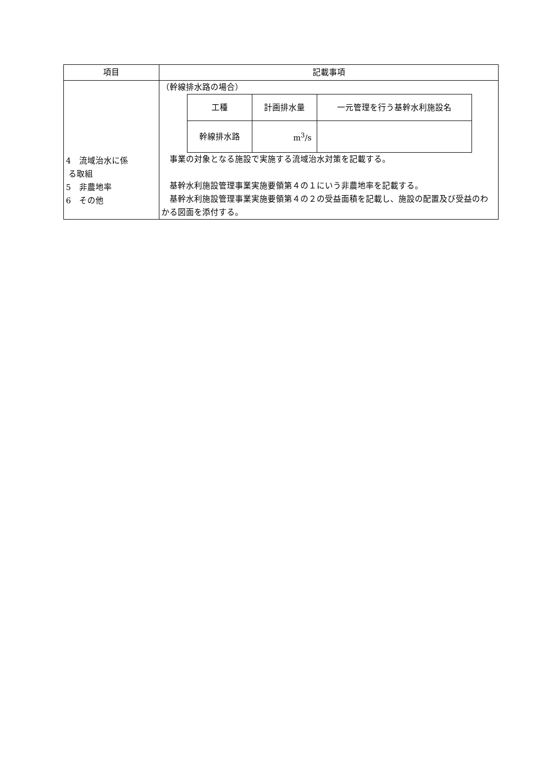| 項目 | 記載事項 |
| --- | --- |
| 4 流域治水に係 る取組 5 非農地率 6 その他 | （幹線排水路の場合） / 工種 / 計画排水量 / 一元管理を行う基幹水利施設名 / / 幹線排水路 / m<sup>3</sup>/s / / 事業の対象となる施設で実施する流域治水対策を記載する。 基幹水利施設管理事業実施要領第４の１にいう非農地率を記載する。 基幹水利施設管理事業実施要領第４の２の受益面積を記載し、施設の配置及び受益のわかる図面を添付する。 |